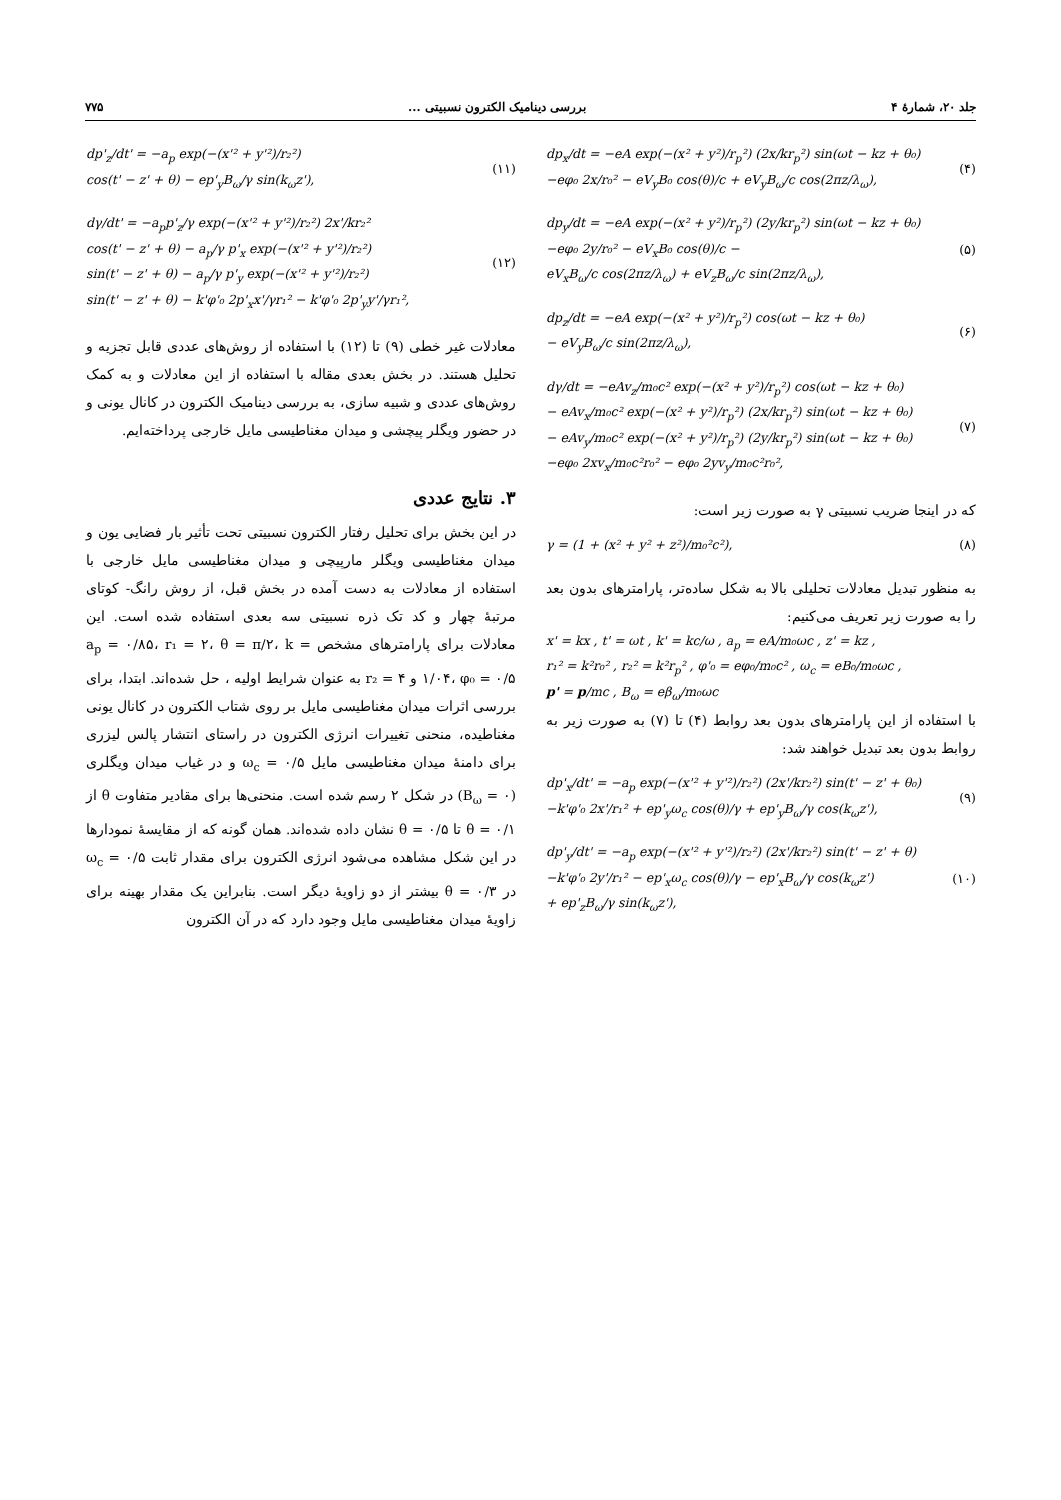جلد ۲۰، شمارهٔ ۴ بررسی دینامیک الکترون نسبیتی ... ۷۷۵
dp<sub>x</sub>/dt = −eA exp(−(x² + y²)/r<sub>p</sub>²) (2x/kr<sub>p</sub>²) sin(ωt − kz + θ₀)
−eφ₀ 2x/r₀² − eV<sub>y</sub>B₀ cos(θ)/c + eV<sub>y</sub>B<sub>ω</sub>/c cos(2πz/λ<sub>ω</sub>),
(۴)
dp<sub>y</sub>/dt = −eA exp(−(x² + y²)/r<sub>p</sub>²) (2y/kr<sub>p</sub>²) sin(ωt − kz + θ₀)
−eφ₀ 2y/r₀² − eV<sub>x</sub>B₀ cos(θ)/c −
eV<sub>x</sub>B<sub>ω</sub>/c cos(2πz/λ<sub>ω</sub>) + eV<sub>z</sub>B<sub>ω</sub>/c sin(2πz/λ<sub>ω</sub>),
(۵)
dp<sub>z</sub>/dt = −eA exp(−(x² + y²)/r<sub>p</sub>²) cos(ωt − kz + θ₀)
− eV<sub>y</sub>B<sub>ω</sub>/c sin(2πz/λ<sub>ω</sub>),
(۶)
dγ/dt = −eAv<sub>z</sub>/m₀c² exp(−(x² + y²)/r<sub>p</sub>²) cos(ωt − kz + θ₀)
− eAv<sub>x</sub>/m₀c² exp(−(x² + y²)/r<sub>p</sub>²) (2x/kr<sub>p</sub>²) sin(ωt − kz + θ₀)
− eAv<sub>y</sub>/m₀c² exp(−(x² + y²)/r<sub>p</sub>²) (2y/kr<sub>p</sub>²) sin(ωt − kz + θ₀)
−eφ₀ 2xv<sub>x</sub>/m₀c²r₀² − eφ₀ 2yv<sub>y</sub>/m₀c²r₀²,
(۷)
که در اینجا ضریب نسبیتی γ به صورت زیر است:
γ = (1 + (x² + y² + z²)/m₀²c²),
(۸)
به منظور تبدیل معادلات تحلیلی بالا به شکل ساده‌تر، پارامترهای بدون بعد را به صورت زیر تعریف می‌کنیم:
x' = kx , t' = ωt , k' = kc/ω , a<sub>p</sub> = eA/m₀ωc , z' = kz ,
r₁² = k²r₀² , r₂² = k²r<sub>p</sub>² , φ'₀ = eφ₀/m₀c² , ω<sub>c</sub> = eB₀/m₀ωc ,
p' = p/mc , B<sub>ω</sub> = eβ<sub>ω</sub>/m₀ωc
با استفاده از این پارامترهای بدون بعد روابط (۴) تا (۷) به صورت زیر به روابط بدون بعد تبدیل خواهند شد:
dp'<sub>x</sub>/dt' = −a<sub>p</sub> exp(−(x'² + y'²)/r₂²) (2x'/kr₂²) sin(t' − z' + θ₀)
−k'φ'₀ 2x'/r₁² + ep'<sub>y</sub>ω<sub>c</sub> cos(θ)/γ + ep'<sub>y</sub>B<sub>ω</sub>/γ cos(k<sub>ω</sub>z'),
(۹)
dp'<sub>y</sub>/dt' = −a<sub>p</sub> exp(−(x'² + y'²)/r₂²) (2x'/kr₂²) sin(t' − z' + θ)
−k'φ'₀ 2y'/r₁² − ep'<sub>x</sub>ω<sub>c</sub> cos(θ)/γ − ep'<sub>x</sub>B<sub>ω</sub>/γ cos(k<sub>ω</sub>z')
+ ep'<sub>z</sub>B<sub>ω</sub>/γ sin(k<sub>ω</sub>z'),
(۱۰)
dp'<sub>z</sub>/dt' = −a<sub>p</sub> exp(−(x'² + y'²)/r₂²)
cos(t' − z' + θ) − ep'<sub>y</sub>B<sub>ω</sub>/γ sin(k<sub>ω</sub>z'),
(۱۱)
dγ/dt' = −a<sub>p</sub>p'<sub>z</sub>/γ exp(−(x'² + y'²)/r₂²) 2x'/kr₂²
cos(t' − z' + θ) − a<sub>p</sub>/γ p'<sub>x</sub> exp(−(x'² + y'²)/r₂²)
sin(t' − z' + θ) − a<sub>p</sub>/γ p'<sub>y</sub> exp(−(x'² + y'²)/r₂²)
sin(t' − z' + θ) − k'φ'₀ 2p'<sub>x</sub>x'/γr₁² − k'φ'₀ 2p'<sub>y</sub>y'/γr₁²,
(۱۲)
معادلات غیر خطی (۹) تا (۱۲) با استفاده از روش‌های عددی قابل تجزیه و تحلیل هستند. در بخش بعدی مقاله با استفاده از این معادلات و به کمک روش‌های عددی و شبیه سازی، به بررسی دینامیک الکترون در کانال یونی و در حضور ویگلر پیچشی و میدان مغناطیسی مایل خارجی پرداخته‌ایم.
۳. نتایج عددی
در این بخش برای تحلیل رفتار الکترون نسبیتی تحت تأثیر بار فضایی یون و میدان مغناطیسی ویگلر مارپیچی و میدان مغناطیسی مایل خارجی با استفاده از معادلات به دست آمده در بخش قبل، از روش رانگ- کوتای مرتبهٔ چهار و کد تک ذره نسبیتی سه بعدی استفاده شده است. این معادلات برای پارامترهای مشخص a<sub>p</sub> = ۰/۸۵، r₁ = ۲، θ = π/۲، k = ۱/۰۴، φ₀ = ۰/۵ و r₂ = ۴ به عنوان شرایط اولیه ، حل شده‌اند. ابتدا، برای بررسی اثرات میدان مغناطیسی مایل بر روی شتاب الکترون در کانال یونی مغناطیده، منحنی تغییرات انرژی الکترون در راستای انتشار پالس لیزری برای دامنهٔ میدان مغناطیسی مایل ω<sub>c</sub> = ۰/۵ و در غیاب میدان ویگلری (B<sub>ω</sub> = ۰) در شکل ۲ رسم شده است. منحنی‌ها برای مقادیر متفاوت θ از θ = ۰/۱ تا θ = ۰/۵ نشان داده شده‌اند. همان گونه که از مقایسهٔ نمودارها در این شکل مشاهده می‌شود انرژی الکترون برای مقدار ثابت ω<sub>c</sub> = ۰/۵ در θ = ۰/۳ بیشتر از دو زاویهٔ دیگر است. بنابراین یک مقدار بهینه برای زاویهٔ میدان مغناطیسی مایل وجود دارد که در آن الکترون